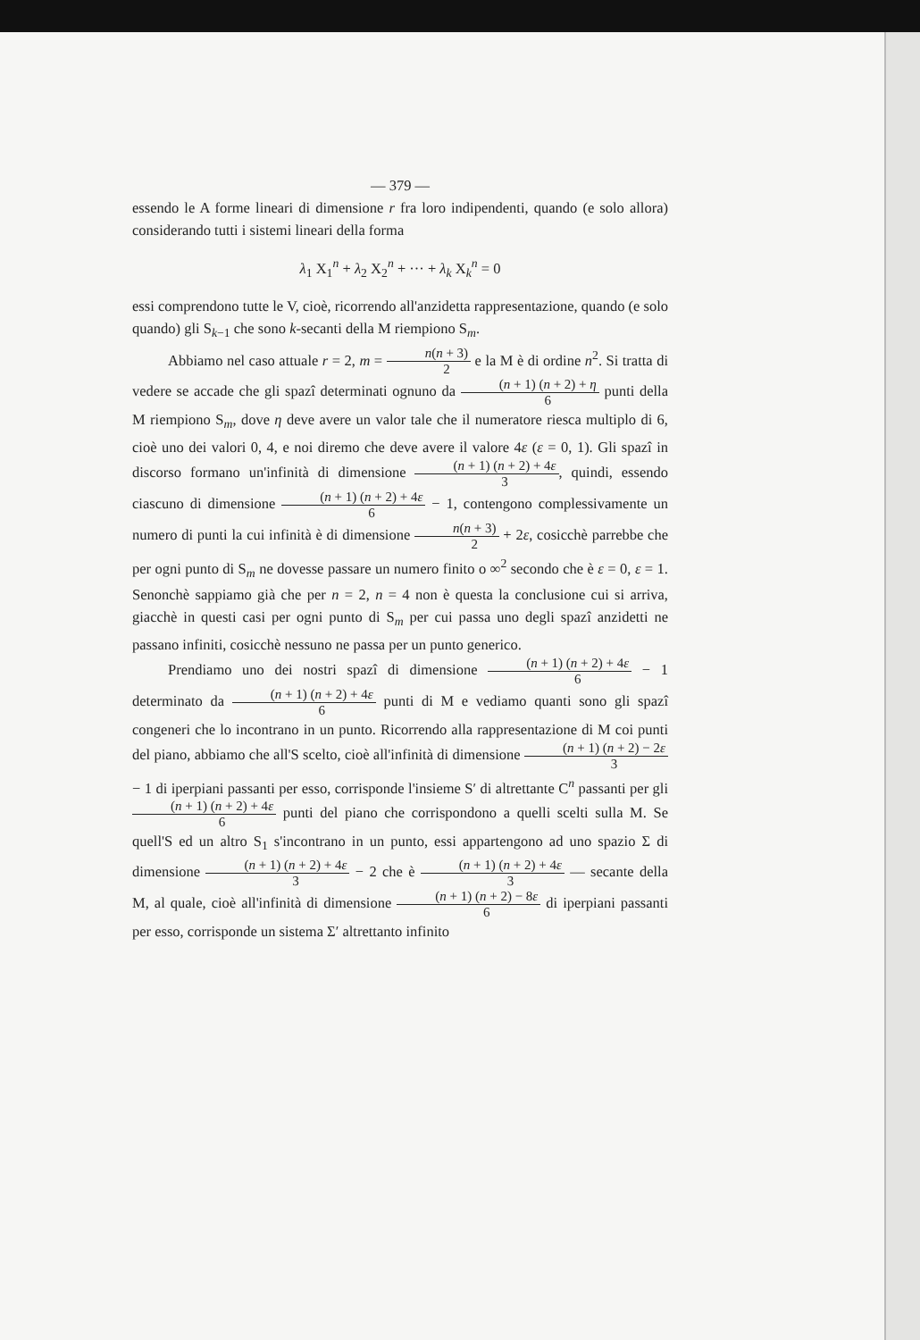— 379 —
essendo le A forme lineari di dimensione r fra loro indipendenti, quando (e solo allora) considerando tutti i sistemi lineari della forma
λ<sub>1</sub> X<sub>1</sub><sup>n</sup> + λ<sub>2</sub> X<sub>2</sub><sup>n</sup> + ··· + λ<sub>k</sub> X<sub>k</sub><sup>n</sup> = 0
essi comprendono tutte le V, cioè, ricorrendo all'anzidetta rappresentazione, quando (e solo quando) gli S<sub>k−1</sub> che sono k-secanti della M riempiono S<sub>m</sub>.
Abbiamo nel caso attuale r = 2, m = n(n + 3) 2 e la M è di ordine n<sup>2</sup>. Si tratta di vedere se accade che gli spazî determinati ognuno da (n + 1) (n + 2) + η 6 punti della M riempiono S<sub>m</sub>, dove η deve avere un valor tale che il numeratore riesca multiplo di 6, cioè uno dei valori 0, 4, e noi diremo che deve avere il valore 4ε (ε = 0, 1). Gli spazî in discorso formano un'infinità di dimensione (n + 1) (n + 2) + 4ε 3, quindi, essendo ciascuno di dimensione (n + 1) (n + 2) + 4ε 6 − 1, contengono complessivamente un numero di punti la cui infinità è di dimensione n(n + 3) 2 + 2ε, cosicchè parrebbe che per ogni punto di S<sub>m</sub> ne dovesse passare un numero finito o ∞<sup>2</sup> secondo che è ε = 0, ε = 1. Senonchè sappiamo già che per n = 2, n = 4 non è questa la conclusione cui si arriva, giacchè in questi casi per ogni punto di S<sub>m</sub> per cui passa uno degli spazî anzidetti ne passano infiniti, cosicchè nessuno ne passa per un punto generico.
Prendiamo uno dei nostri spazî di dimensione (n + 1) (n + 2) + 4ε 6 − 1 determinato da (n + 1) (n + 2) + 4ε 6 punti di M e vediamo quanti sono gli spazî congeneri che lo incontrano in un punto. Ricorrendo alla rappresentazione di M coi punti del piano, abbiamo che all'S scelto, cioè all'infinità di dimensione (n + 1) (n + 2) − 2ε 3 − 1 di iperpiani passanti per esso, corrisponde l'insieme S′ di altrettante C<sup>n</sup> passanti per gli (n + 1) (n + 2) + 4ε 6 punti del piano che corrispondono a quelli scelti sulla M. Se quell'S ed un altro S<sub>1</sub> s'incontrano in un punto, essi appartengono ad uno spazio Σ di dimensione (n + 1) (n + 2) + 4ε 3 − 2 che è (n + 1) (n + 2) + 4ε 3 — secante della M, al quale, cioè all'infinità di dimensione (n + 1) (n + 2) − 8ε 6 di iperpiani passanti per esso, corrisponde un sistema Σ′ altrettanto infinito